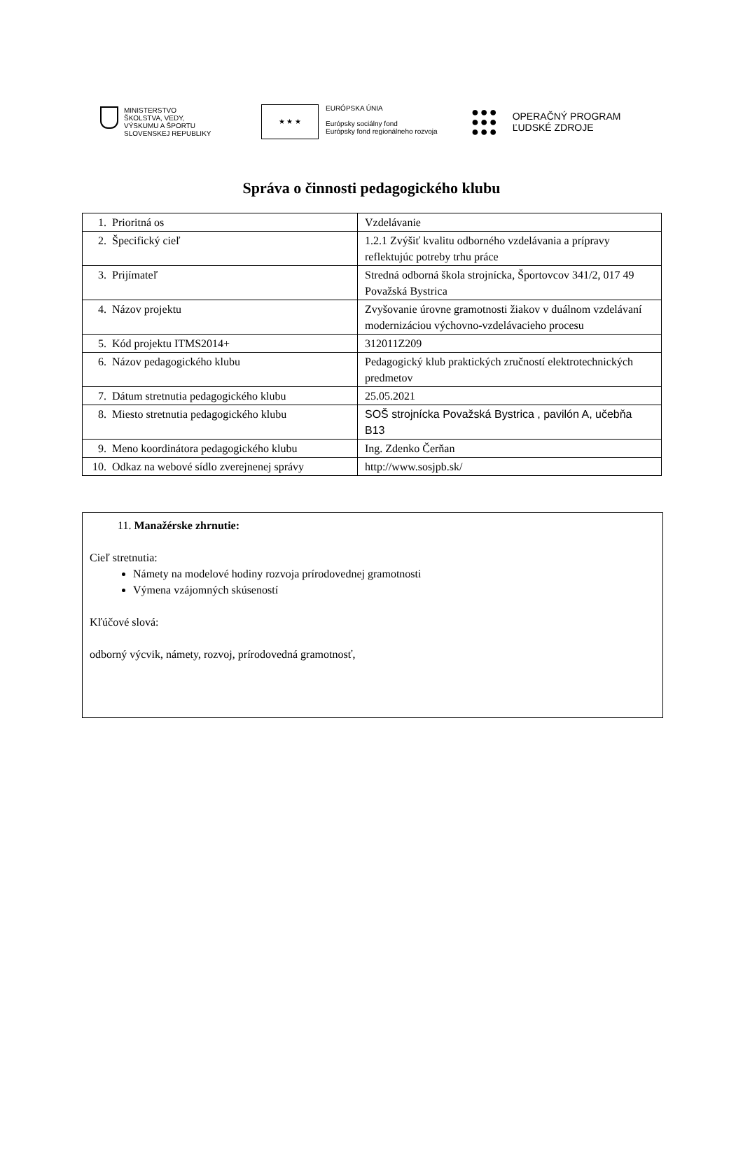MINISTERSTVO
ŠKOLSTVA, VEDY,
VÝSKUMU A ŠPORTU
SLOVENSKEJ REPUBLIKY
★ ★ ★
EURÓPSKA ÚNIA
Európsky sociálny fond
Európsky fond regionálneho rozvoja
●●●
●●●
●●●
OPERAČNÝ PROGRAM
ĽUDSKÉ ZDROJE
Správa o činnosti pedagogického klubu
| 1. | Prioritná os | Vzdelávanie |
| 2. | Špecifický cieľ | 1.2.1 Zvýšiť kvalitu odborného vzdelávania a prípravy reflektujúc potreby trhu práce |
| 3. | Prijímateľ | Stredná odborná škola strojnícka, Športovcov 341/2, 017 49 Považská Bystrica |
| 4. | Názov projektu | Zvyšovanie úrovne gramotnosti žiakov v duálnom vzdelávaní modernizáciou výchovno-vzdelávacieho procesu |
| 5. | Kód projektu ITMS2014+ | 312011Z209 |
| 6. | Názov pedagogického klubu | Pedagogický klub praktických zručností elektrotechnických predmetov |
| 7. | Dátum stretnutia pedagogického klubu | 25.05.2021 |
| 8. | Miesto stretnutia pedagogického klubu | SOŠ strojnícka Považská Bystrica , pavilón A, učebňa B13 |
| 9. | Meno koordinátora pedagogického klubu | Ing. Zdenko Čerňan |
| 10. | Odkaz na webové sídlo zverejnenej správy | http://www.sosjpb.sk/ |
11. Manažérske zhrnutie:
Cieľ stretnutia:
Námety na modelové hodiny rozvoja prírodovednej gramotnosti
Výmena vzájomných skúseností
Kľúčové slová:
odborný výcvik, námety, rozvoj, prírodovedná gramotnosť,